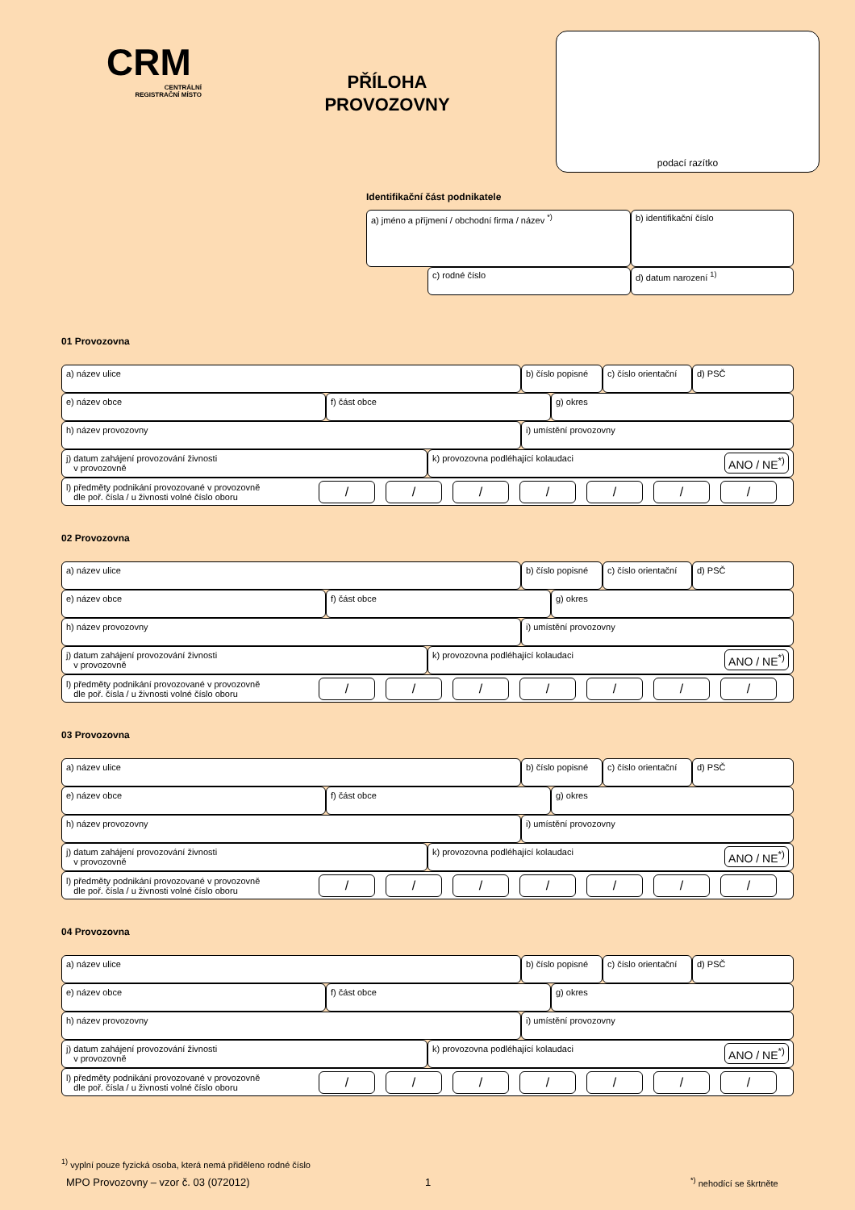CRM
CENTRÁLNÍ
REGISTRAČNÍ MÍSTO
PŘÍLOHA
PROVOZOVNY
podací razítko
Identifikační část podnikatele
a) jméno a příjmení / obchodní firma / název <sup>*)</sup> b) identifikační číslo
c) rodné číslo d) datum narození <sup>1)</sup>
01 Provozovna
a) název ulice b) číslo popisné
c) číslo orientační
d) PSČ
e) název obce f) část obce g) okres
h) název provozovny i) umístění provozovny
j) datum zahájení provozování živnosti
v provozovně
k) provozovna podléhající kolaudaci ANO / NE<sup>*)</sup>
l) předměty podnikání provozované v provozovně
dle poř. čísla / u živnosti volné číslo oboru / / / / / / /
02 Provozovna
a) název ulice b) číslo popisné
c) číslo orientační
d) PSČ
e) název obce f) část obce g) okres
h) název provozovny i) umístění provozovny
j) datum zahájení provozování živnosti
v provozovně
k) provozovna podléhající kolaudaci ANO / NE<sup>*)</sup>
l) předměty podnikání provozované v provozovně
dle poř. čísla / u živnosti volné číslo oboru / / / / / / /
03 Provozovna
a) název ulice b) číslo popisné
c) číslo orientační
d) PSČ
e) název obce f) část obce g) okres
h) název provozovny i) umístění provozovny
j) datum zahájení provozování živnosti
v provozovně
k) provozovna podléhající kolaudaci ANO / NE<sup>*)</sup>
l) předměty podnikání provozované v provozovně
dle poř. čísla / u živnosti volné číslo oboru / / / / / / /
04 Provozovna
a) název ulice b) číslo popisné
c) číslo orientační
d) PSČ
e) název obce f) část obce g) okres
h) název provozovny i) umístění provozovny
j) datum zahájení provozování živnosti
v provozovně
k) provozovna podléhající kolaudaci ANO / NE<sup>*)</sup>
l) předměty podnikání provozované v provozovně
dle poř. čísla / u živnosti volné číslo oboru / / / / / / /
<sup>1)</sup> vyplní pouze fyzická osoba, která nemá přiděleno rodné číslo
MPO Provozovny – vzor č. 03 (072012)
1 <sup>*)</sup> nehodící se škrtněte